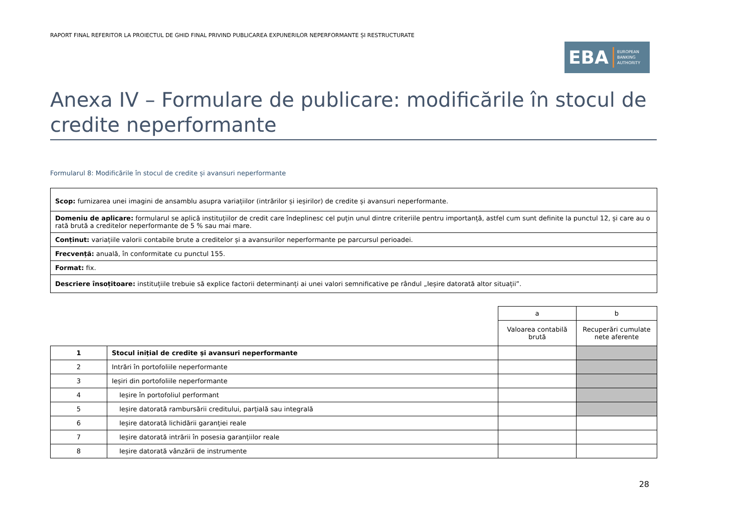RAPORT FINAL REFERITOR LA PROIECTUL DE GHID FINAL PRIVIND PUBLICAREA EXPUNERILOR NEPERFORMANTE ȘI RESTRUCTURATE
EBA EUROPEAN
BANKING
AUTHORITY
Anexa IV – Formulare de publicare: modificările în stocul de credite neperformante
Formularul 8: Modificările în stocul de credite și avansuri neperformante
| Scop: furnizarea unei imagini de ansamblu asupra variațiilor (intrărilor și ieșirilor) de credite și avansuri neperformante. |
| Domeniu de aplicare: formularul se aplică instituțiilor de credit care îndeplinesc cel puțin unul dintre criteriile pentru importanță, astfel cum sunt definite la punctul 12, și care au o rată brută a creditelor neperformante de 5 % sau mai mare. |
| Conținut: variațiile valorii contabile brute a creditelor și a avansurilor neperformante pe parcursul perioadei. |
| Frecvență: anuală, în conformitate cu punctul 155. |
| Format: fix. |
| Descriere însoțitoare: instituțiile trebuie să explice factorii determinanți ai unei valori semnificative pe rândul „Ieșire datorată altor situații”. |
| | | a | b |
| | | Valoarea contabilă brută | Recuperări cumulate nete aferente |
| 1 | Stocul inițial de credite și avansuri neperformante | | |
| 2 | Intrări în portofoliile neperformante | | |
| 3 | Ieșiri din portofoliile neperformante | | |
| 4 | Ieșire în portofoliul performant | | |
| 5 | Ieșire datorată rambursării creditului, parțială sau integrală | | |
| 6 | Ieșire datorată lichidării garanției reale | | |
| 7 | Ieșire datorată intrării în posesia garanțiilor reale | | |
| 8 | Ieșire datorată vânzării de instrumente | | |
28